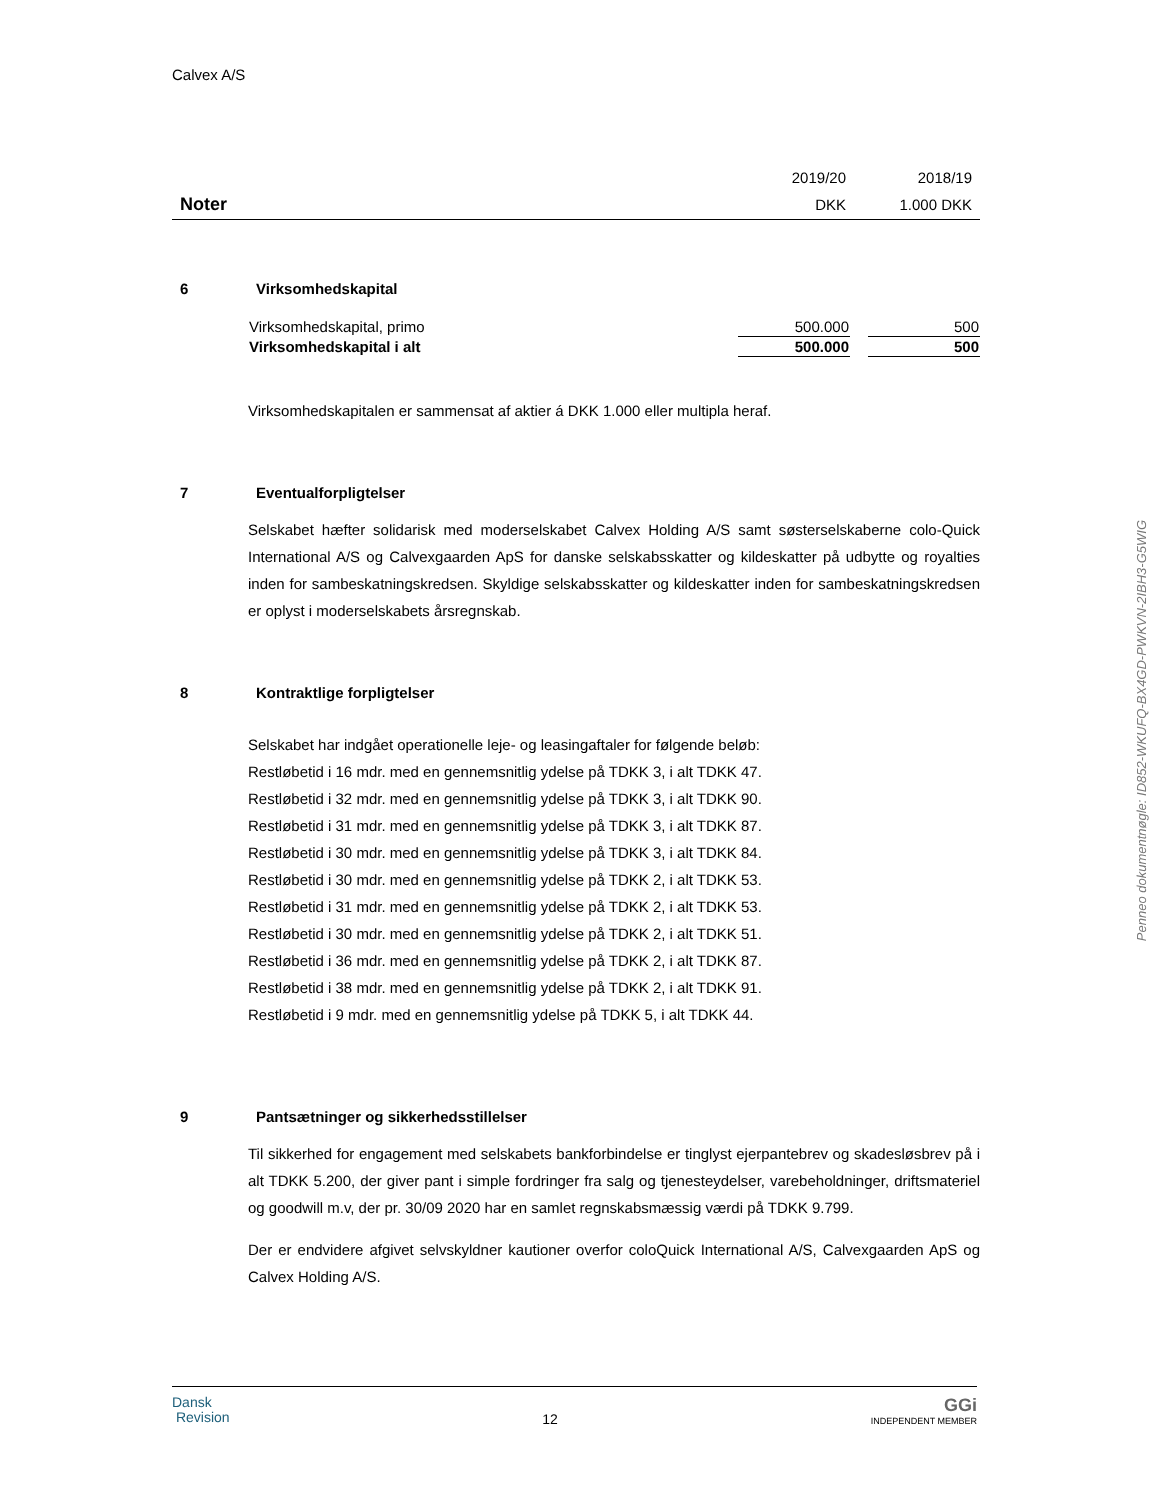Calvex A/S
| | 2019/20 | 2018/19 |
| Noter | DKK | 1.000 DKK |
6 Virksomhedskapital
| Virksomhedskapital, primo | 500.000 | | 500 |
| Virksomhedskapital i alt | 500.000 | | 500 |
Virksomhedskapitalen er sammensat af aktier á DKK 1.000 eller multipla heraf.
7 Eventualforpligtelser
Selskabet hæfter solidarisk med moderselskabet Calvex Holding A/S samt søsterselskaberne colo-Quick International A/S og Calvexgaarden ApS for danske selskabsskatter og kildeskatter på udbytte og royalties inden for sambeskatningskredsen. Skyldige selskabsskatter og kildeskatter inden for sambeskatningskredsen er oplyst i moderselskabets årsregnskab.
8 Kontraktlige forpligtelser
Selskabet har indgået operationelle leje- og leasingaftaler for følgende beløb:
Restløbetid i 16 mdr. med en gennemsnitlig ydelse på TDKK 3, i alt TDKK 47.
Restløbetid i 32 mdr. med en gennemsnitlig ydelse på TDKK 3, i alt TDKK 90.
Restløbetid i 31 mdr. med en gennemsnitlig ydelse på TDKK 3, i alt TDKK 87.
Restløbetid i 30 mdr. med en gennemsnitlig ydelse på TDKK 3, i alt TDKK 84.
Restløbetid i 30 mdr. med en gennemsnitlig ydelse på TDKK 2, i alt TDKK 53.
Restløbetid i 31 mdr. med en gennemsnitlig ydelse på TDKK 2, i alt TDKK 53.
Restløbetid i 30 mdr. med en gennemsnitlig ydelse på TDKK 2, i alt TDKK 51.
Restløbetid i 36 mdr. med en gennemsnitlig ydelse på TDKK 2, i alt TDKK 87.
Restløbetid i 38 mdr. med en gennemsnitlig ydelse på TDKK 2, i alt TDKK 91.
Restløbetid i 9 mdr. med en gennemsnitlig ydelse på TDKK 5, i alt TDKK 44.
9 Pantsætninger og sikkerhedsstillelser
Til sikkerhed for engagement med selskabets bankforbindelse er tinglyst ejerpantebrev og skadesløsbrev på i alt TDKK 5.200, der giver pant i simple fordringer fra salg og tjenesteydelser, varebeholdninger, driftsmateriel og goodwill m.v, der pr. 30/09 2020 har en samlet regnskabsmæssig værdi på TDKK 9.799.
Der er endvidere afgivet selvskyldner kautioner overfor coloQuick International A/S, Calvexgaarden ApS og Calvex Holding A/S.
Penneo dokumentnøgle: ID852-WKUFQ-BX4GD-PWKVN-2IBH3-G5WIG
Dansk
Revision
12
GGi
INDEPENDENT MEMBER